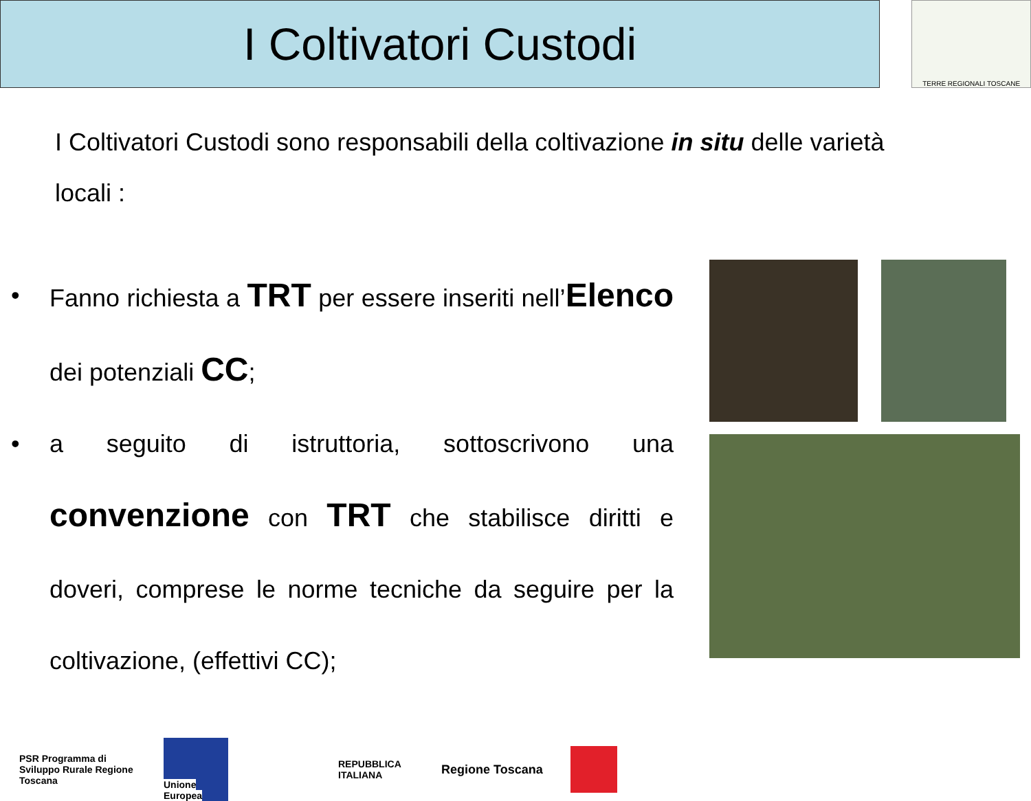I Coltivatori Custodi
TERRE REGIONALI TOSCANE
I Coltivatori Custodi sono responsabili della coltivazione in situ delle varietà locali :
• Fanno richiesta a TRT per essere inseriti nell’Elenco dei potenziali CC;
• a seguito di istruttoria, sottoscrivono una convenzione con TRT che stabilisce diritti e doveri, comprese le norme tecniche da seguire per la coltivazione, (effettivi CC);
PSR Programma di Sviluppo Rurale Regione Toscana
Unione Europea
REPUBBLICA ITALIANA
Regione Toscana